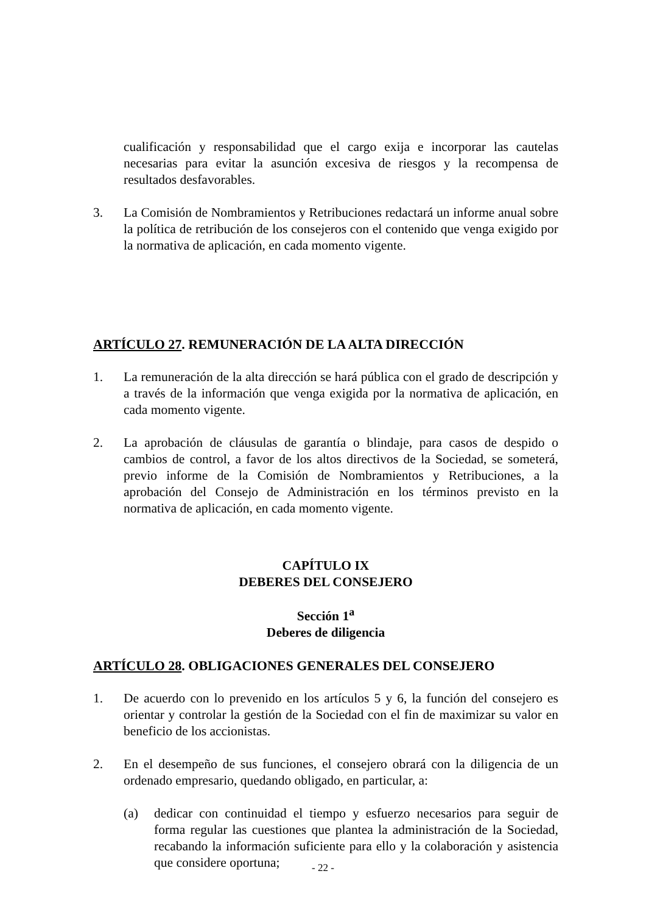cualificación y responsabilidad que el cargo exija e incorporar las cautelas necesarias para evitar la asunción excesiva de riesgos y la recompensa de resultados desfavorables.
3. La Comisión de Nombramientos y Retribuciones redactará un informe anual sobre la política de retribución de los consejeros con el contenido que venga exigido por la normativa de aplicación, en cada momento vigente.
ARTÍCULO 27. REMUNERACIÓN DE LA ALTA DIRECCIÓN
1. La remuneración de la alta dirección se hará pública con el grado de descripción y a través de la información que venga exigida por la normativa de aplicación, en cada momento vigente.
2. La aprobación de cláusulas de garantía o blindaje, para casos de despido o cambios de control, a favor de los altos directivos de la Sociedad, se someterá, previo informe de la Comisión de Nombramientos y Retribuciones, a la aprobación del Consejo de Administración en los términos previsto en la normativa de aplicación, en cada momento vigente.
CAPÍTULO IX
DEBERES DEL CONSEJERO
Sección 1<sup>a</sup>
Deberes de diligencia
ARTÍCULO 28. OBLIGACIONES GENERALES DEL CONSEJERO
1. De acuerdo con lo prevenido en los artículos 5 y 6, la función del consejero es orientar y controlar la gestión de la Sociedad con el fin de maximizar su valor en beneficio de los accionistas.
2. En el desempeño de sus funciones, el consejero obrará con la diligencia de un ordenado empresario, quedando obligado, en particular, a:
(a) dedicar con continuidad el tiempo y esfuerzo necesarios para seguir de forma regular las cuestiones que plantea la administración de la Sociedad, recabando la información suficiente para ello y la colaboración y asistencia que considere oportuna;
- 22 -